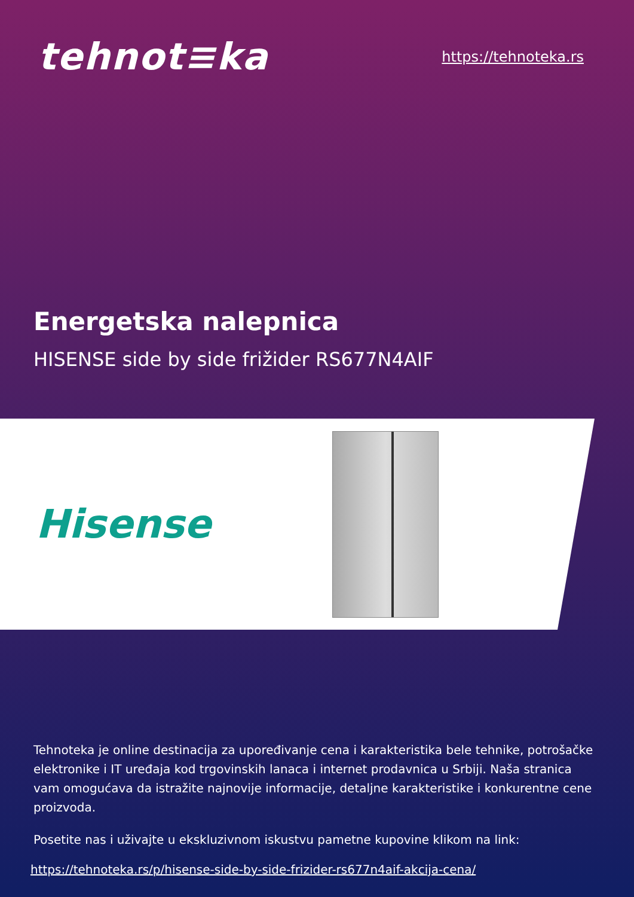tehnot≡ka
https://tehnoteka.rs
Energetska nalepnica
HISENSE side by side frižider RS677N4AIF
Hisense
Tehnoteka je online destinacija za upoređivanje cena i karakteristika bele tehnike, potrošačke elektronike i IT uređaja kod trgovinskih lanaca i internet prodavnica u Srbiji. Naša stranica vam omogućava da istražite najnovije informacije, detaljne karakteristike i konkurentne cene proizvoda.
Posetite nas i uživajte u ekskluzivnom iskustvu pametne kupovine klikom na link:
https://tehnoteka.rs/p/hisense-side-by-side-frizider-rs677n4aif-akcija-cena/